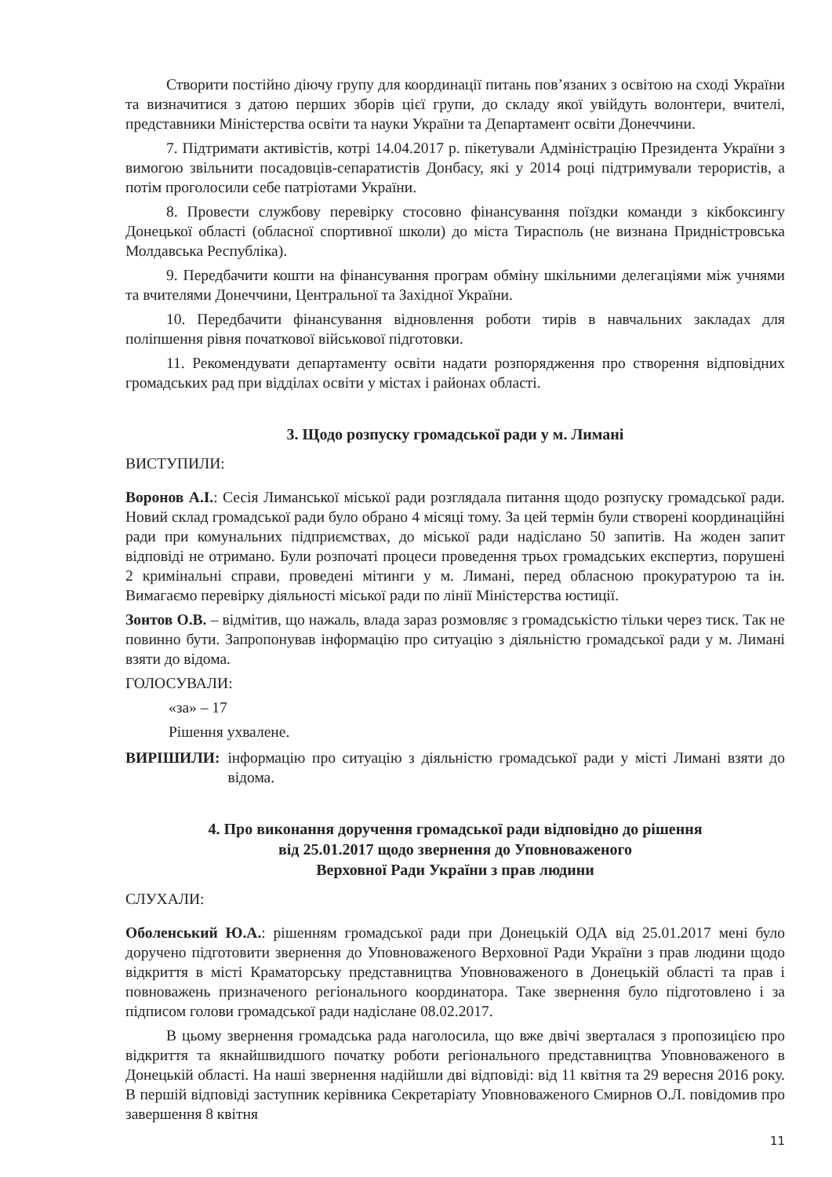Створити постійно діючу групу для координації питань пов’язаних з освітою на сході України та визначитися з датою перших зборів цієї групи, до складу якої увійдуть волонтери, вчителі, представники Міністерства освіти та науки України та Департамент освіти Донеччини.
7. Підтримати активістів, котрі 14.04.2017 р. пікетували Адміністрацію Президента України з вимогою звільнити посадовців-сепаратистів Донбасу, які у 2014 році підтримували терористів, а потім проголосили себе патріотами України.
8. Провести службову перевірку стосовно фінансування поїздки команди з кікбоксингу Донецької області (обласної спортивної школи) до міста Тирасполь (не визнана Придністровська Молдавська Республіка).
9. Передбачити кошти на фінансування програм обміну шкільними делегаціями між учнями та вчителями Донеччини, Центральної та Західної України.
10. Передбачити фінансування відновлення роботи тирів в навчальних закладах для поліпшення рівня початкової військової підготовки.
11. Рекомендувати департаменту освіти надати розпорядження про створення відповідних громадських рад при відділах освіти у містах і районах області.
3. Щодо розпуску громадської ради у м. Лимані
ВИСТУПИЛИ:
Воронов А.І.: Сесія Лиманської міської ради розглядала питання щодо розпуску громадської ради. Новий склад громадської ради було обрано 4 місяці тому. За цей термін були створені координаційні ради при комунальних підприємствах, до міської ради надіслано 50 запитів. На жоден запит відповіді не отримано. Були розпочаті процеси проведення трьох громадських експертиз, порушені 2 кримінальні справи, проведені мітинги у м. Лимані, перед обласною прокуратурою та ін. Вимагаємо перевірку діяльності міської ради по лінії Міністерства юстиції.
Зонтов О.В. – відмітив, що нажаль, влада зараз розмовляє з громадськістю тільки через тиск. Так не повинно бути. Запропонував інформацію про ситуацію з діяльністю громадської ради у м. Лимані взяти до відома.
ГОЛОСУВАЛИ:
«за» – 17
Рішення ухвалене.
ВИРІШИЛИ: інформацію про ситуацію з діяльністю громадської ради у місті Лимані взяти до відома.
4. Про виконання доручення громадської ради відповідно до рішення
від 25.01.2017 щодо звернення до Уповноваженого
Верховної Ради України з прав людини
СЛУХАЛИ:
Оболенський Ю.А.: рішенням громадської ради при Донецькій ОДА від 25.01.2017 мені було доручено підготовити звернення до Уповноваженого Верховної Ради України з прав людини щодо відкриття в місті Краматорську представництва Уповноваженого в Донецькій області та прав і повноважень призначеного регіонального координатора. Таке звернення було підготовлено і за підписом голови громадської ради надіслане 08.02.2017.
В цьому звернення громадська рада наголосила, що вже двічі зверталася з пропозицією про відкриття та якнайшвидшого початку роботи регіонального представництва Уповноваженого в Донецькій області. На наші звернення надійшли дві відповіді: від 11 квітня та 29 вересня 2016 року. В першій відповіді заступник керівника Секретаріату Уповноваженого Смирнов О.Л. повідомив про завершення 8 квітня
11